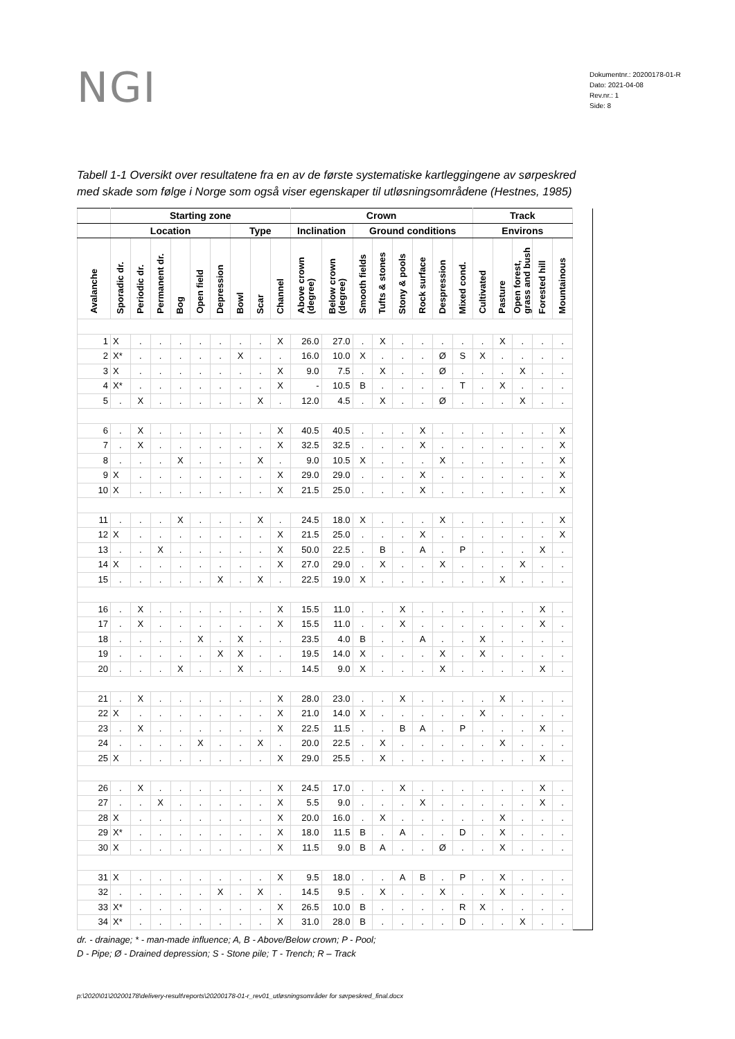NGI
Dokumentnr.: 20200178-01-R
Dato: 2021-04-08
Rev.nr.: 1
Side: 8
Tabell 1-1 Oversikt over resultatene fra en av de første systematiske kartleggingene av sørpeskred med skade som følge i Norge som også viser egenskaper til utløsningsområdene (Hestnes, 1985)
| | Starting zone | | | | | | | | | Crown | | | | | | | | Track | | | | |
| --- | --- | --- | --- | --- | --- | --- | --- | --- | --- | --- | --- | --- | --- | --- | --- | --- | --- | --- | --- | --- | --- | --- |
| | Location | | | | | | Type | | | Inclination | | Ground conditions | | | | | | Environs | | | | |
| Avalanche | Sporadic dr. | Periodic dr. | Permanent dr. | Bog | Open field | Depression | Bowl | Scar | Channel | Above crown (degree) | Below crown (degree) | Smooth fields | Tufts & stones | Stony & pools | Rock surface | Despression | Mixed cond. | Cultivated | Pasture | Open forest, grass and bush | Forested hill | Mountainous |
| 1 | X | . | . | . | . | . | . | . | X | 26.0 | 27.0 | . | X | . | . | . | . | . | X | . | . | . |
| 2 | X* | . | . | . | . | . | X | . | . | 16.0 | 10.0 | X | . | . | . | Ø | S | X | . | . | . | . |
| 3 | X | . | . | . | . | . | . | . | X | 9.0 | 7.5 | . | X | . | . | Ø | . | . | . | X | . | . |
| 4 | X* | . | . | . | . | . | . | . | X | - | 10.5 | B | . | . | . | . | T | . | X | . | . | . |
| 5 | . | X | . | . | . | . | . | X | . | 12.0 | 4.5 | . | X | . | . | Ø | . | . | . | X | . | . |
| 6 | . | X | . | . | . | . | . | . | X | 40.5 | 40.5 | . | . | . | X | . | . | . | . | . | . | X |
| 7 | . | X | . | . | . | . | . | . | X | 32.5 | 32.5 | . | . | . | X | . | . | . | . | . | . | X |
| 8 | . | . | . | X | . | . | . | X | . | 9.0 | 10.5 | X | . | . | . | X | . | . | . | . | . | X |
| 9 | X | . | . | . | . | . | . | . | X | 29.0 | 29.0 | . | . | . | X | . | . | . | . | . | . | X |
| 10 | X | . | . | . | . | . | . | . | X | 21.5 | 25.0 | . | . | . | X | . | . | . | . | . | . | X |
| 11 | . | . | . | X | . | . | . | X | . | 24.5 | 18.0 | X | . | . | . | X | . | . | . | . | . | X |
| 12 | X | . | . | . | . | . | . | . | X | 21.5 | 25.0 | . | . | . | X | . | . | . | . | . | . | X |
| 13 | . | . | X | . | . | . | . | . | X | 50.0 | 22.5 | . | B | . | A | . | P | . | . | . | X | . |
| 14 | X | . | . | . | . | . | . | . | X | 27.0 | 29.0 | . | X | . | . | X | . | . | . | X | . | . |
| 15 | . | . | . | . | . | X | . | X | . | 22.5 | 19.0 | X | . | . | . | . | . | . | X | . | . | . |
| 16 | . | X | . | . | . | . | . | . | X | 15.5 | 11.0 | . | . | X | . | . | . | . | . | . | X | . |
| 17 | . | X | . | . | . | . | . | . | X | 15.5 | 11.0 | . | . | X | . | . | . | . | . | . | X | . |
| 18 | . | . | . | . | X | . | X | . | . | 23.5 | 4.0 | B | . | . | A | . | . | X | . | . | . | . |
| 19 | . | . | . | . | . | X | X | . | . | 19.5 | 14.0 | X | . | . | . | X | . | X | . | . | . | . |
| 20 | . | . | . | X | . | . | X | . | . | 14.5 | 9.0 | X | . | . | . | X | . | . | . | . | X | . |
| 21 | . | X | . | . | . | . | . | . | X | 28.0 | 23.0 | . | . | X | . | . | . | . | X | . | . | . |
| 22 | X | . | . | . | . | . | . | . | X | 21.0 | 14.0 | X | . | . | . | . | . | X | . | . | . | . |
| 23 | . | X | . | . | . | . | . | . | X | 22.5 | 11.5 | . | . | B | A | . | P | . | . | . | X | . |
| 24 | . | . | . | . | X | . | . | X | . | 20.0 | 22.5 | . | X | . | . | . | . | . | X | . | . | . |
| 25 | X | . | . | . | . | . | . | . | X | 29.0 | 25.5 | . | X | . | . | . | . | . | . | . | X | . |
| 26 | . | X | . | . | . | . | . | . | X | 24.5 | 17.0 | . | . | X | . | . | . | . | . | . | X | . |
| 27 | . | . | X | . | . | . | . | . | X | 5.5 | 9.0 | . | . | . | X | . | . | . | . | . | X | . |
| 28 | X | . | . | . | . | . | . | . | X | 20.0 | 16.0 | . | X | . | . | . | . | . | X | . | . | . |
| 29 | X* | . | . | . | . | . | . | . | X | 18.0 | 11.5 | B | . | A | . | . | D | . | X | . | . | . |
| 30 | X | . | . | . | . | . | . | . | X | 11.5 | 9.0 | B | A | . | . | Ø | . | . | X | . | . | . |
| 31 | X | . | . | . | . | . | . | . | X | 9.5 | 18.0 | . | . | A | B | . | P | . | X | . | . | . |
| 32 | . | . | . | . | . | X | . | X | . | 14.5 | 9.5 | . | X | . | . | X | . | . | X | . | . | . |
| 33 | X* | . | . | . | . | . | . | . | X | 26.5 | 10.0 | B | . | . | . | . | R | X | . | . | . | . |
| 34 | X* | . | . | . | . | . | . | . | X | 31.0 | 28.0 | B | . | . | . | . | D | . | . | X | . | . |
dr. - drainage; * - man-made influence; A, B - Above/Below crown; P - Pool;
D - Pipe; Ø - Drained depression; S - Stone pile; T - Trench; R – Track
p:\2020\01\20200178\delivery-result\reports\20200178-01-r_rev01_utløsningsområder for sørpeskred_final.docx